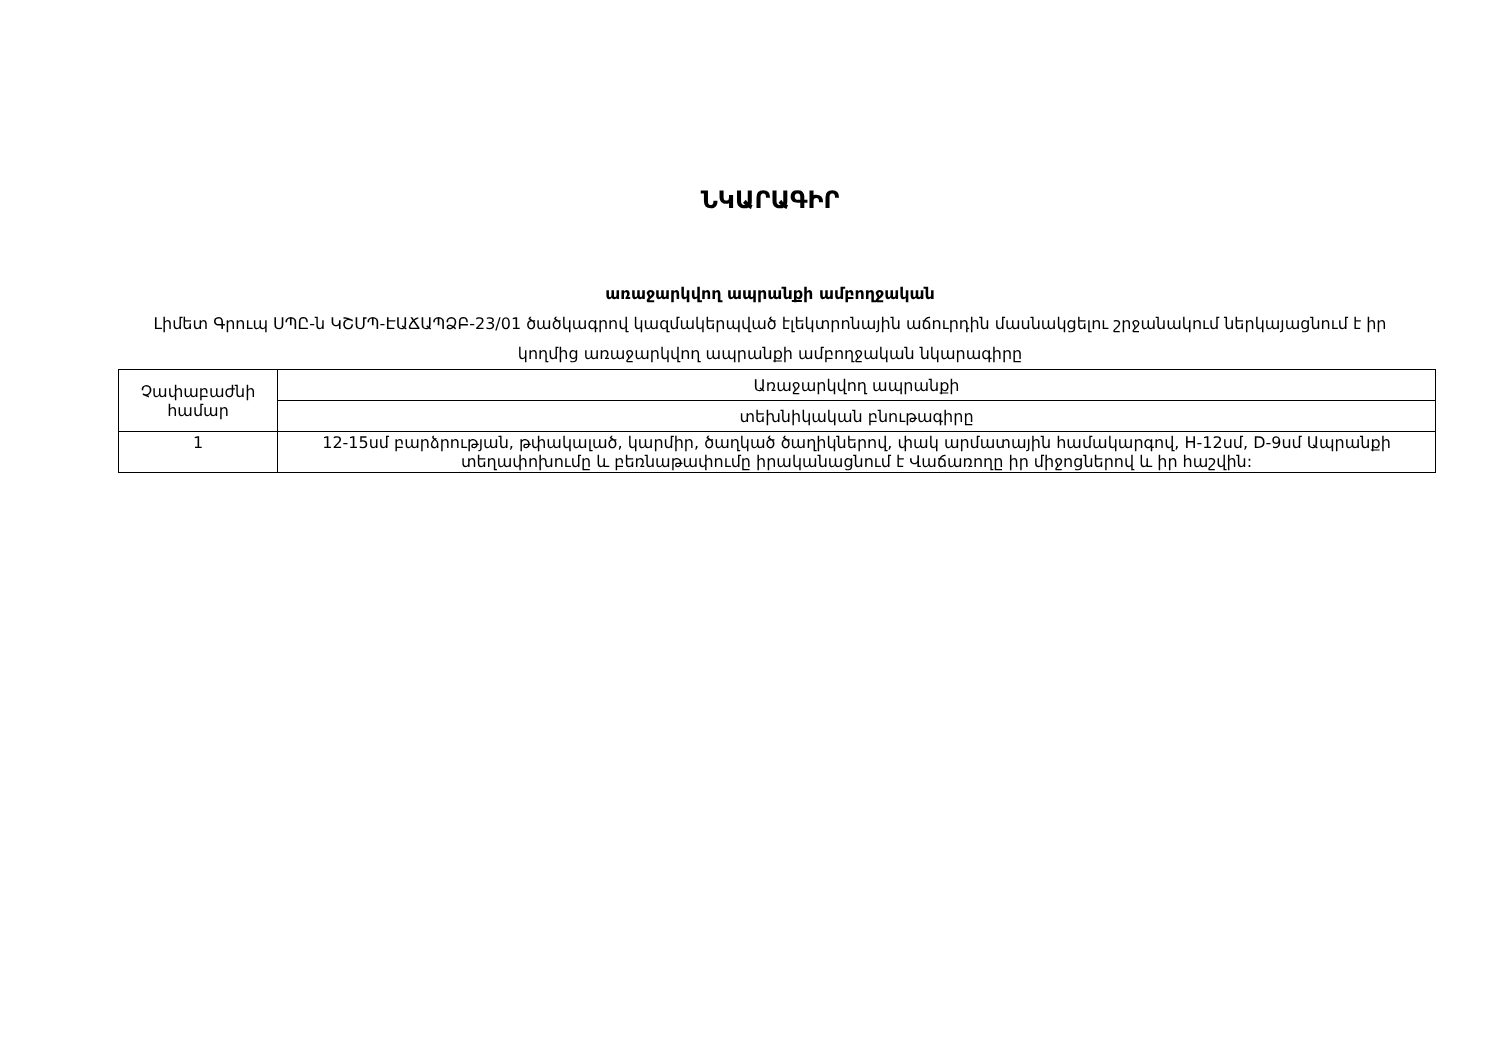ՆԿԱՐԱԳԻՐ
առաջարկվող ապրանքի ամբողջական
Լիմետ Գրուպ ՍՊԸ-ն ԿՇՄՊ-ԷԱՃԱՊՁԲ-23/01 ծածկագրով կազմակերպված էլեկտրոնային աճուրդին մասնակցելու շրջանակում ներկայացնում է իր կողմից առաջարկվող ապրանքի ամբողջական նկարագիրը
| Չափաբաժնի համար | Առաջարկվող ապրանքի |
| | տեխնիկական բնութագիրը |
| 1 | 12-15սմ բարձրության, թփակալած, կարմիր, ծաղկած ծաղիկներով, փակ արմատային համակարգով, H-12սմ, D-9սմ Ապրանքի տեղափոխումը և բեռնաթափումը իրականացնում է Վաճառողը իր միջոցներով և իր հաշվին: |